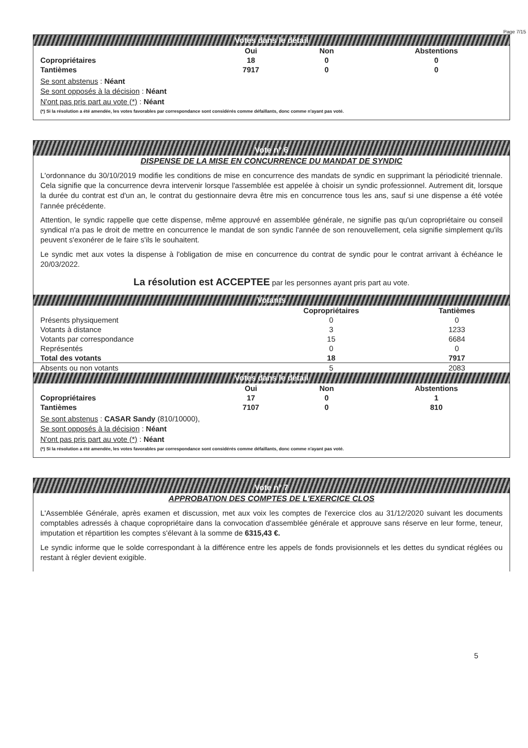Page 7/15
Votes dans le détail
| | Oui | Non | Abstentions |
| --- | --- | --- | --- |
| Copropriétaires | 18 | 0 | 0 |
| Tantièmes | 7917 | 0 | 0 |
Se sont abstenus : Néant
Se sont opposés à la décision : Néant
N'ont pas pris part au vote (*) : Néant
(*) Si la résolution a été amendée, les votes favorables par correspondance sont considérés comme défaillants, donc comme n'ayant pas voté.
Vote n° 6
DISPENSE DE LA MISE EN CONCURRENCE DU MANDAT DE SYNDIC
L'ordonnance du 30/10/2019 modifie les conditions de mise en concurrence des mandats de syndic en supprimant la périodicité triennale. Cela signifie que la concurrence devra intervenir lorsque l'assemblée est appelée à choisir un syndic professionnel. Autrement dit, lorsque la durée du contrat est d'un an, le contrat du gestionnaire devra être mis en concurrence tous les ans, sauf si une dispense a été votée l'année précédente.
Attention, le syndic rappelle que cette dispense, même approuvé en assemblée générale, ne signifie pas qu'un copropriétaire ou conseil syndical n'a pas le droit de mettre en concurrence le mandat de son syndic l'année de son renouvellement, cela signifie simplement qu'ils peuvent s'exonérer de le faire s'ils le souhaitent.
Le syndic met aux votes la dispense à l'obligation de mise en concurrence du contrat de syndic pour le contrat arrivant à échéance le 20/03/2022.
La résolution est ACCEPTEE par les personnes ayant pris part au vote.
Votants
| | Copropriétaires | Tantièmes |
| --- | --- | --- |
| Présents physiquement | 0 | 0 |
| Votants à distance | 3 | 1233 |
| Votants par correspondance | 15 | 6684 |
| Représentés | 0 | 0 |
| Total des votants | 18 | 7917 |
| Absents ou non votants | 5 | 2083 |
Votes dans le détail
| | Oui | Non | Abstentions |
| --- | --- | --- | --- |
| Copropriétaires | 17 | 0 | 1 |
| Tantièmes | 7107 | 0 | 810 |
Se sont abstenus : CASAR Sandy (810/10000),
Se sont opposés à la décision : Néant
N'ont pas pris part au vote (*) : Néant
(*) Si la résolution a été amendée, les votes favorables par correspondance sont considérés comme défaillants, donc comme n'ayant pas voté.
Vote n° 7
APPROBATION DES COMPTES DE L'EXERCICE CLOS
L'Assemblée Générale, après examen et discussion, met aux voix les comptes de l'exercice clos au 31/12/2020 suivant les documents comptables adressés à chaque copropriétaire dans la convocation d'assemblée générale et approuve sans réserve en leur forme, teneur, imputation et répartition les comptes s'élevant à la somme de 6315,43 €.
Le syndic informe que le solde correspondant à la différence entre les appels de fonds provisionnels et les dettes du syndicat réglées ou restant à régler devient exigible.
5